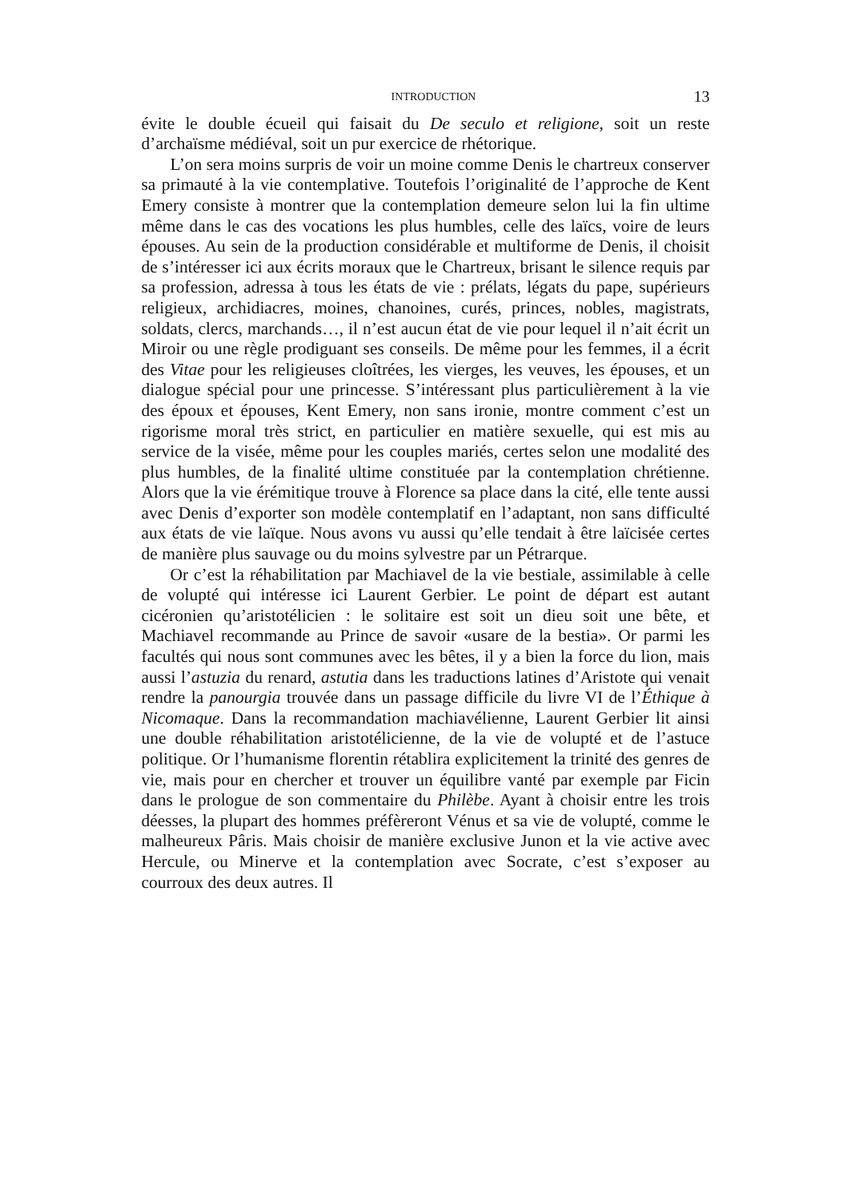INTRODUCTION 13
évite le double écueil qui faisait du De seculo et religione, soit un reste d’archaïsme médiéval, soit un pur exercice de rhétorique.
L’on sera moins surpris de voir un moine comme Denis le chartreux conserver sa primauté à la vie contemplative. Toutefois l’originalité de l’approche de Kent Emery consiste à montrer que la contemplation demeure selon lui la fin ultime même dans le cas des vocations les plus humbles, celle des laïcs, voire de leurs épouses. Au sein de la production considérable et multiforme de Denis, il choisit de s’intéresser ici aux écrits moraux que le Chartreux, brisant le silence requis par sa profession, adressa à tous les états de vie : prélats, légats du pape, supérieurs religieux, archidiacres, moines, chanoines, curés, princes, nobles, magistrats, soldats, clercs, marchands…, il n’est aucun état de vie pour lequel il n’ait écrit un Miroir ou une règle prodiguant ses conseils. De même pour les femmes, il a écrit des Vitae pour les religieuses cloîtrées, les vierges, les veuves, les épouses, et un dialogue spécial pour une princesse. S’intéressant plus particulièrement à la vie des époux et épouses, Kent Emery, non sans ironie, montre comment c’est un rigorisme moral très strict, en particulier en matière sexuelle, qui est mis au service de la visée, même pour les couples mariés, certes selon une modalité des plus humbles, de la finalité ultime constituée par la contemplation chrétienne. Alors que la vie érémitique trouve à Florence sa place dans la cité, elle tente aussi avec Denis d’exporter son modèle contemplatif en l’adaptant, non sans difficulté aux états de vie laïque. Nous avons vu aussi qu’elle tendait à être laïcisée certes de manière plus sauvage ou du moins sylvestre par un Pétrarque.
Or c’est la réhabilitation par Machiavel de la vie bestiale, assimilable à celle de volupté qui intéresse ici Laurent Gerbier. Le point de départ est autant cicéronien qu’aristotélicien : le solitaire est soit un dieu soit une bête, et Machiavel recommande au Prince de savoir «usare de la bestia». Or parmi les facultés qui nous sont communes avec les bêtes, il y a bien la force du lion, mais aussi l’astuzia du renard, astutia dans les traductions latines d’Aristote qui venait rendre la panourgia trouvée dans un passage difficile du livre VI de l’Éthique à Nicomaque. Dans la recommandation machiavélienne, Laurent Gerbier lit ainsi une double réhabilitation aristotélicienne, de la vie de volupté et de l’astuce politique. Or l’humanisme florentin rétablira explicitement la trinité des genres de vie, mais pour en chercher et trouver un équilibre vanté par exemple par Ficin dans le prologue de son commentaire du Philèbe. Ayant à choisir entre les trois déesses, la plupart des hommes préfèreront Vénus et sa vie de volupté, comme le malheureux Pâris. Mais choisir de manière exclusive Junon et la vie active avec Hercule, ou Minerve et la contemplation avec Socrate, c’est s’exposer au courroux des deux autres. Il